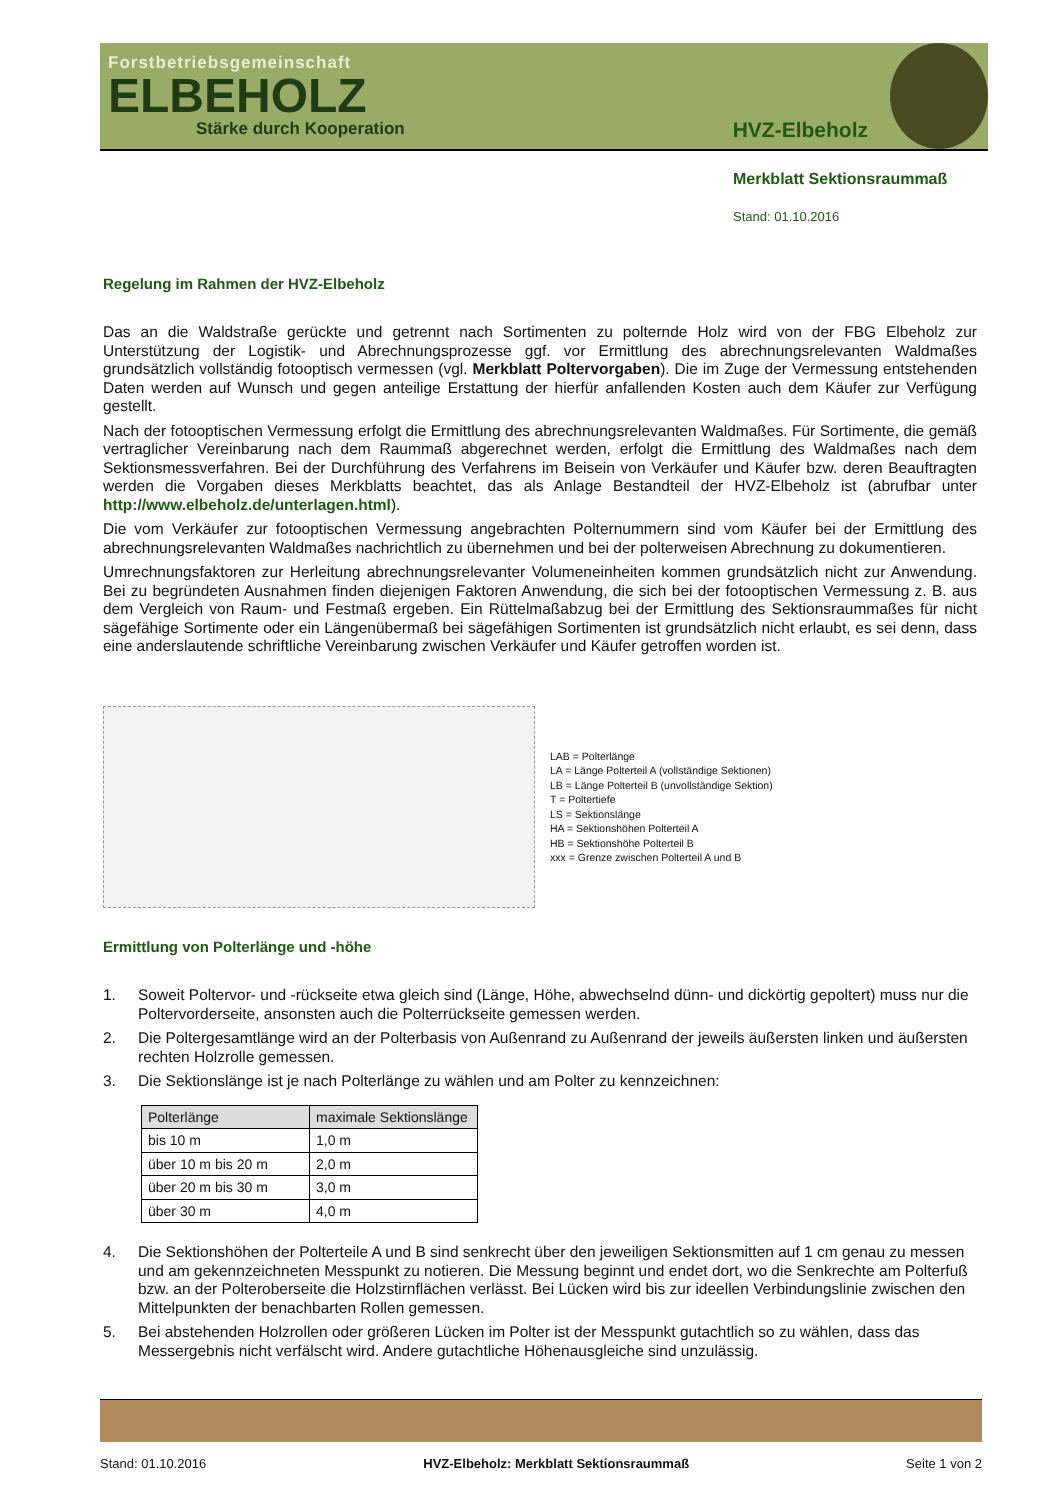Forstbetriebsgemeinschaft
ELBEHOLZ
Stärke durch Kooperation
HVZ-Elbeholz
Merkblatt Sektionsraummaß
Stand: 01.10.2016
Regelung im Rahmen der HVZ-Elbeholz
Das an die Waldstraße gerückte und getrennt nach Sortimenten zu polternde Holz wird von der FBG Elbeholz zur Unterstützung der Logistik- und Abrechnungsprozesse ggf. vor Ermittlung des abrechnungsrelevanten Waldmaßes grundsätzlich vollständig fotooptisch vermessen (vgl. Merkblatt Poltervorgaben). Die im Zuge der Vermessung entstehenden Daten werden auf Wunsch und gegen anteilige Erstattung der hierfür anfallenden Kosten auch dem Käufer zur Verfügung gestellt.
Nach der fotooptischen Vermessung erfolgt die Ermittlung des abrechnungsrelevanten Waldmaßes. Für Sortimente, die gemäß vertraglicher Vereinbarung nach dem Raummaß abgerechnet werden, erfolgt die Ermittlung des Waldmaßes nach dem Sektionsmessverfahren. Bei der Durchführung des Verfahrens im Beisein von Verkäufer und Käufer bzw. deren Beauftragten werden die Vorgaben dieses Merkblatts beachtet, das als Anlage Bestandteil der HVZ-Elbeholz ist (abrufbar unter http://www.elbeholz.de/unterlagen.html).
Die vom Verkäufer zur fotooptischen Vermessung angebrachten Polternummern sind vom Käufer bei der Ermittlung des abrechnungsrelevanten Waldmaßes nachrichtlich zu übernehmen und bei der polterweisen Abrechnung zu dokumentieren.
Umrechnungsfaktoren zur Herleitung abrechnungsrelevanter Volumeneinheiten kommen grundsätzlich nicht zur Anwendung. Bei zu begründeten Ausnahmen finden diejenigen Faktoren Anwendung, die sich bei der fotooptischen Vermessung z. B. aus dem Vergleich von Raum- und Festmaß ergeben. Ein Rüttelmaßabzug bei der Ermittlung des Sektionsraummaßes für nicht sägefähige Sortimente oder ein Längenübermaß bei sägefähigen Sortimenten ist grundsätzlich nicht erlaubt, es sei denn, dass eine anderslautende schriftliche Vereinbarung zwischen Verkäufer und Käufer getroffen worden ist.
LAB = Polterlänge
LA = Länge Polterteil A (vollständige Sektionen)
LB = Länge Polterteil B (unvollständige Sektion)
T = Poltertiefe
LS = Sektionslänge
HA = Sektionshöhen Polterteil A
HB = Sektionshöhe Polterteil B
xxx = Grenze zwischen Polterteil A und B
Ermittlung von Polterlänge und -höhe
1. Soweit Poltervor- und -rückseite etwa gleich sind (Länge, Höhe, abwechselnd dünn- und dickörtig gepoltert) muss nur die Poltervorderseite, ansonsten auch die Polterrückseite gemessen werden.
2. Die Poltergesamtlänge wird an der Polterbasis von Außenrand zu Außenrand der jeweils äußersten linken und äußersten rechten Holzrolle gemessen.
3. Die Sektionslänge ist je nach Polterlänge zu wählen und am Polter zu kennzeichnen:
| Polterlänge | maximale Sektionslänge |
| --- | --- |
| bis 10 m | 1,0 m |
| über 10 m bis 20 m | 2,0 m |
| über 20 m bis 30 m | 3,0 m |
| über 30 m | 4,0 m |
4. Die Sektionshöhen der Polterteile A und B sind senkrecht über den jeweiligen Sektionsmitten auf 1 cm genau zu messen und am gekennzeichneten Messpunkt zu notieren. Die Messung beginnt und endet dort, wo die Senkrechte am Polterfuß bzw. an der Polteroberseite die Holzstirnflächen verlässt. Bei Lücken wird bis zur ideellen Verbindungslinie zwischen den Mittelpunkten der benachbarten Rollen gemessen.
5. Bei abstehenden Holzrollen oder größeren Lücken im Polter ist der Messpunkt gutachtlich so zu wählen, dass das Messergebnis nicht verfälscht wird. Andere gutachtliche Höhenausgleiche sind unzulässig.
Stand: 01.10.2016 HVZ-Elbeholz: Merkblatt Sektionsraummaß Seite 1 von 2